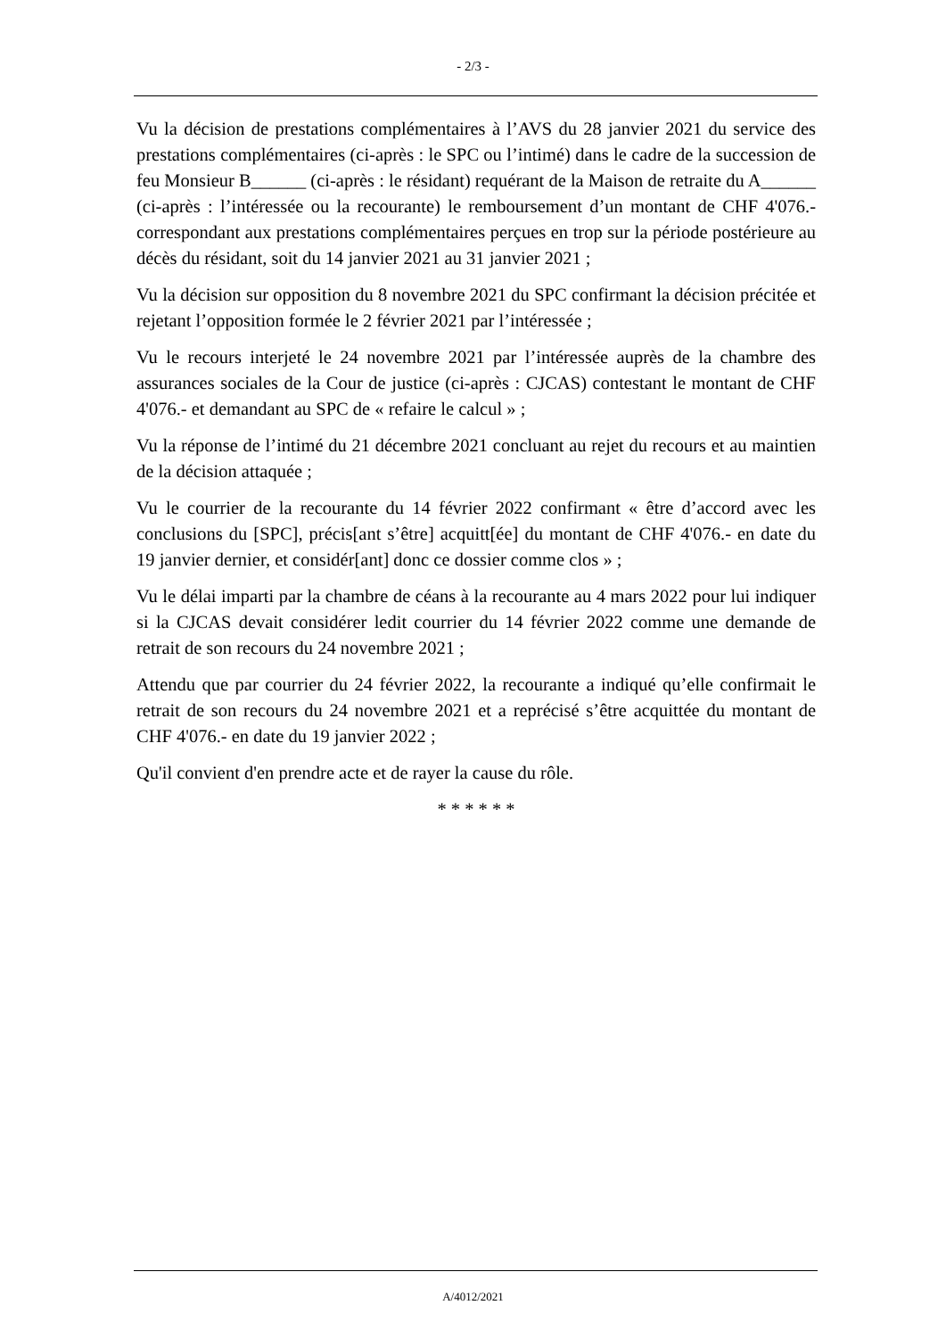- 2/3 -
Vu la décision de prestations complémentaires à l’AVS du 28 janvier 2021 du service des prestations complémentaires (ci-après : le SPC ou l’intimé) dans le cadre de la succession de feu Monsieur B______ (ci-après : le résidant) requérant de la Maison de retraite du A______ (ci-après : l’intéressée ou la recourante) le remboursement d’un montant de CHF 4'076.- correspondant aux prestations complémentaires perçues en trop sur la période postérieure au décès du résidant, soit du 14 janvier 2021 au 31 janvier 2021 ;
Vu la décision sur opposition du 8 novembre 2021 du SPC confirmant la décision précitée et rejetant l’opposition formée le 2 février 2021 par l’intéressée ;
Vu le recours interjeté le 24 novembre 2021 par l’intéressée auprès de la chambre des assurances sociales de la Cour de justice (ci-après : CJCAS) contestant le montant de CHF 4'076.- et demandant au SPC de « refaire le calcul » ;
Vu la réponse de l’intimé du 21 décembre 2021 concluant au rejet du recours et au maintien de la décision attaquée ;
Vu le courrier de la recourante du 14 février 2022 confirmant « être d’accord avec les conclusions du [SPC], précis[ant s’être] acquitt[ée] du montant de CHF 4'076.- en date du 19 janvier dernier, et considér[ant] donc ce dossier comme clos » ;
Vu le délai imparti par la chambre de céans à la recourante au 4 mars 2022 pour lui indiquer si la CJCAS devait considérer ledit courrier du 14 février 2022 comme une demande de retrait de son recours du 24 novembre 2021 ;
Attendu que par courrier du 24 février 2022, la recourante a indiqué qu’elle confirmait le retrait de son recours du 24 novembre 2021 et a reprécisé s’être acquittée du montant de CHF 4'076.- en date du 19 janvier 2022 ;
Qu'il convient d'en prendre acte et de rayer la cause du rôle.
* * * * * *
A/4012/2021